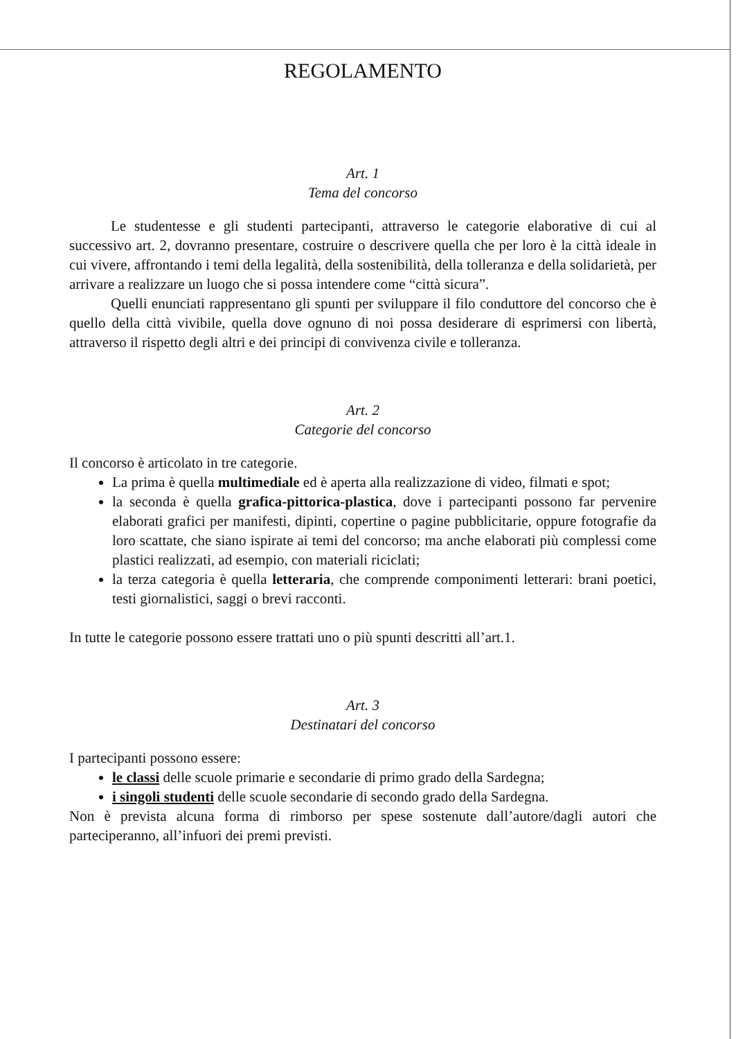REGOLAMENTO
Art. 1
Tema del concorso
Le studentesse e gli studenti partecipanti, attraverso le categorie elaborative di cui al successivo art. 2, dovranno presentare, costruire o descrivere quella che per loro è la città ideale in cui vivere, affrontando i temi della legalità, della sostenibilità, della tolleranza e della solidarietà, per arrivare a realizzare un luogo che si possa intendere come “città sicura”.
Quelli enunciati rappresentano gli spunti per sviluppare il filo conduttore del concorso che è quello della città vivibile, quella dove ognuno di noi possa desiderare di esprimersi con libertà, attraverso il rispetto degli altri e dei principi di convivenza civile e tolleranza.
Art. 2
Categorie del concorso
Il concorso è articolato in tre categorie.
La prima è quella multimediale ed è aperta alla realizzazione di video, filmati e spot;
la seconda è quella grafica-pittorica-plastica, dove i partecipanti possono far pervenire elaborati grafici per manifesti, dipinti, copertine o pagine pubblicitarie, oppure fotografie da loro scattate, che siano ispirate ai temi del concorso; ma anche elaborati più complessi come plastici realizzati, ad esempio, con materiali riciclati;
la terza categoria è quella letteraria, che comprende componimenti letterari: brani poetici, testi giornalistici, saggi o brevi racconti.
In tutte le categorie possono essere trattati uno o più spunti descritti all’art.1.
Art. 3
Destinatari del concorso
I partecipanti possono essere:
le classi delle scuole primarie e secondarie di primo grado della Sardegna;
i singoli studenti delle scuole secondarie di secondo grado della Sardegna.
Non è prevista alcuna forma di rimborso per spese sostenute dall’autore/dagli autori che parteciperanno, all’infuori dei premi previsti.